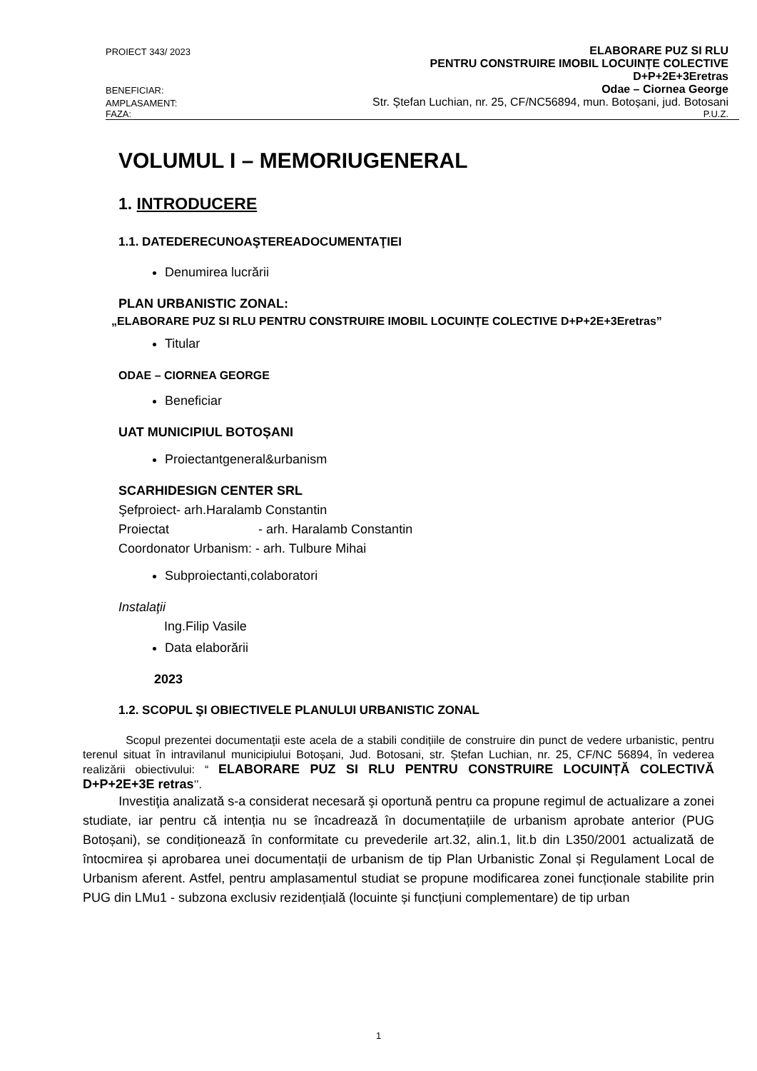PROIECT 343/ 2023 ELABORARE PUZ SI RLU
PENTRU CONSTRUIRE IMOBIL LOCUINȚE COLECTIVE
D+P+2E+3Eretras
BENEFICIAR: Odae – Ciornea George
AMPLASAMENT: Str. Ștefan Luchian, nr. 25, CF/NC56894, mun. Botoșani, jud. Botosani
FAZA: P.U.Z.
VOLUMUL I – MEMORIUGENERAL
1. INTRODUCERE
1.1. DATEDERECUNOAŞTEREADOCUMENTAŢIEI
Denumirea lucrării
PLAN URBANISTIC ZONAL:
„ELABORARE PUZ SI RLU PENTRU CONSTRUIRE IMOBIL LOCUINȚE COLECTIVE D+P+2E+3Eretras”
Titular
ODAE – CIORNEA GEORGE
Beneficiar
UAT MUNICIPIUL BOTOȘANI
Proiectantgeneral&urbanism
SCARHIDESIGN CENTER SRL
Şefproiect- arh.Haralamb Constantin
Proiectat - arh. Haralamb Constantin
Coordonator Urbanism: - arh. Tulbure Mihai
Subproiectanti,colaboratori
Instalaţii
Ing.Filip Vasile
Data elaborării
2023
1.2. SCOPUL ŞI OBIECTIVELE PLANULUI URBANISTIC ZONAL
Scopul prezentei documentații este acela de a stabili condițiile de construire din punct de vedere urbanistic, pentru terenul situat în intravilanul municipiului Botoșani, Jud. Botosani, str. Ștefan Luchian, nr. 25, CF/NC 56894, în vederea realizării obiectivului: “ ELABORARE PUZ SI RLU PENTRU CONSTRUIRE LOCUINȚĂ COLECTIVĂ D+P+2E+3E retras’’.
Investiţia analizată s-a considerat necesară şi oportună pentru ca propune regimul de actualizare a zonei studiate, iar pentru că intenția nu se încadrează în documentațiile de urbanism aprobate anterior (PUG Botoșani), se condiționează în conformitate cu prevederile art.32, alin.1, lit.b din L350/2001 actualizată de întocmirea și aprobarea unei documentații de urbanism de tip Plan Urbanistic Zonal și Regulament Local de Urbanism aferent. Astfel, pentru amplasamentul studiat se propune modificarea zonei funcționale stabilite prin PUG din LMu1 - subzona exclusiv rezidențială (locuinte și funcțiuni complementare) de tip urban
1